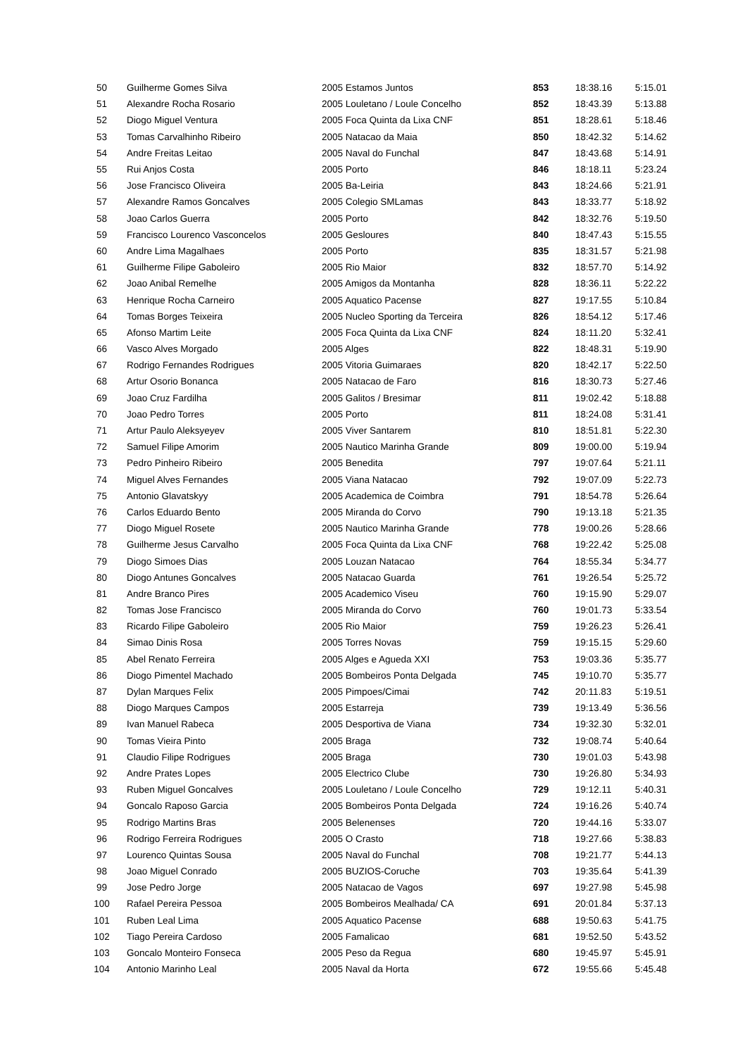| 50 | Guilherme Gomes Silva | 2005 Estamos Juntos | 853 | 18:38.16 | 5:15.01 |
| 51 | Alexandre Rocha Rosario | 2005 Louletano / Loule Concelho | 852 | 18:43.39 | 5:13.88 |
| 52 | Diogo Miguel Ventura | 2005 Foca Quinta da Lixa CNF | 851 | 18:28.61 | 5:18.46 |
| 53 | Tomas Carvalhinho Ribeiro | 2005 Natacao da Maia | 850 | 18:42.32 | 5:14.62 |
| 54 | Andre Freitas Leitao | 2005 Naval do Funchal | 847 | 18:43.68 | 5:14.91 |
| 55 | Rui Anjos Costa | 2005 Porto | 846 | 18:18.11 | 5:23.24 |
| 56 | Jose Francisco Oliveira | 2005 Ba-Leiria | 843 | 18:24.66 | 5:21.91 |
| 57 | Alexandre Ramos Goncalves | 2005 Colegio SMLamas | 843 | 18:33.77 | 5:18.92 |
| 58 | Joao Carlos Guerra | 2005 Porto | 842 | 18:32.76 | 5:19.50 |
| 59 | Francisco Lourenco Vasconcelos | 2005 Gesloures | 840 | 18:47.43 | 5:15.55 |
| 60 | Andre Lima Magalhaes | 2005 Porto | 835 | 18:31.57 | 5:21.98 |
| 61 | Guilherme Filipe Gaboleiro | 2005 Rio Maior | 832 | 18:57.70 | 5:14.92 |
| 62 | Joao Anibal Remelhe | 2005 Amigos da Montanha | 828 | 18:36.11 | 5:22.22 |
| 63 | Henrique Rocha Carneiro | 2005 Aquatico Pacense | 827 | 19:17.55 | 5:10.84 |
| 64 | Tomas Borges Teixeira | 2005 Nucleo Sporting da Terceira | 826 | 18:54.12 | 5:17.46 |
| 65 | Afonso Martim Leite | 2005 Foca Quinta da Lixa CNF | 824 | 18:11.20 | 5:32.41 |
| 66 | Vasco Alves Morgado | 2005 Alges | 822 | 18:48.31 | 5:19.90 |
| 67 | Rodrigo Fernandes Rodrigues | 2005 Vitoria Guimaraes | 820 | 18:42.17 | 5:22.50 |
| 68 | Artur Osorio Bonanca | 2005 Natacao de Faro | 816 | 18:30.73 | 5:27.46 |
| 69 | Joao Cruz Fardilha | 2005 Galitos / Bresimar | 811 | 19:02.42 | 5:18.88 |
| 70 | Joao Pedro Torres | 2005 Porto | 811 | 18:24.08 | 5:31.41 |
| 71 | Artur Paulo Aleksyeyev | 2005 Viver Santarem | 810 | 18:51.81 | 5:22.30 |
| 72 | Samuel Filipe Amorim | 2005 Nautico Marinha Grande | 809 | 19:00.00 | 5:19.94 |
| 73 | Pedro Pinheiro Ribeiro | 2005 Benedita | 797 | 19:07.64 | 5:21.11 |
| 74 | Miguel Alves Fernandes | 2005 Viana Natacao | 792 | 19:07.09 | 5:22.73 |
| 75 | Antonio Glavatskyy | 2005 Academica de Coimbra | 791 | 18:54.78 | 5:26.64 |
| 76 | Carlos Eduardo Bento | 2005 Miranda do Corvo | 790 | 19:13.18 | 5:21.35 |
| 77 | Diogo Miguel Rosete | 2005 Nautico Marinha Grande | 778 | 19:00.26 | 5:28.66 |
| 78 | Guilherme Jesus Carvalho | 2005 Foca Quinta da Lixa CNF | 768 | 19:22.42 | 5:25.08 |
| 79 | Diogo Simoes Dias | 2005 Louzan Natacao | 764 | 18:55.34 | 5:34.77 |
| 80 | Diogo Antunes Goncalves | 2005 Natacao Guarda | 761 | 19:26.54 | 5:25.72 |
| 81 | Andre Branco Pires | 2005 Academico Viseu | 760 | 19:15.90 | 5:29.07 |
| 82 | Tomas Jose Francisco | 2005 Miranda do Corvo | 760 | 19:01.73 | 5:33.54 |
| 83 | Ricardo Filipe Gaboleiro | 2005 Rio Maior | 759 | 19:26.23 | 5:26.41 |
| 84 | Simao Dinis Rosa | 2005 Torres Novas | 759 | 19:15.15 | 5:29.60 |
| 85 | Abel Renato Ferreira | 2005 Alges e Agueda XXI | 753 | 19:03.36 | 5:35.77 |
| 86 | Diogo Pimentel Machado | 2005 Bombeiros Ponta Delgada | 745 | 19:10.70 | 5:35.77 |
| 87 | Dylan Marques Felix | 2005 Pimpoes/Cimai | 742 | 20:11.83 | 5:19.51 |
| 88 | Diogo Marques Campos | 2005 Estarreja | 739 | 19:13.49 | 5:36.56 |
| 89 | Ivan Manuel Rabeca | 2005 Desportiva de Viana | 734 | 19:32.30 | 5:32.01 |
| 90 | Tomas Vieira Pinto | 2005 Braga | 732 | 19:08.74 | 5:40.64 |
| 91 | Claudio Filipe Rodrigues | 2005 Braga | 730 | 19:01.03 | 5:43.98 |
| 92 | Andre Prates Lopes | 2005 Electrico Clube | 730 | 19:26.80 | 5:34.93 |
| 93 | Ruben Miguel Goncalves | 2005 Louletano / Loule Concelho | 729 | 19:12.11 | 5:40.31 |
| 94 | Goncalo Raposo Garcia | 2005 Bombeiros Ponta Delgada | 724 | 19:16.26 | 5:40.74 |
| 95 | Rodrigo Martins Bras | 2005 Belenenses | 720 | 19:44.16 | 5:33.07 |
| 96 | Rodrigo Ferreira Rodrigues | 2005 O Crasto | 718 | 19:27.66 | 5:38.83 |
| 97 | Lourenco Quintas Sousa | 2005 Naval do Funchal | 708 | 19:21.77 | 5:44.13 |
| 98 | Joao Miguel Conrado | 2005 BUZIOS-Coruche | 703 | 19:35.64 | 5:41.39 |
| 99 | Jose Pedro Jorge | 2005 Natacao de Vagos | 697 | 19:27.98 | 5:45.98 |
| 100 | Rafael Pereira Pessoa | 2005 Bombeiros Mealhada/ CA | 691 | 20:01.84 | 5:37.13 |
| 101 | Ruben Leal Lima | 2005 Aquatico Pacense | 688 | 19:50.63 | 5:41.75 |
| 102 | Tiago Pereira Cardoso | 2005 Famalicao | 681 | 19:52.50 | 5:43.52 |
| 103 | Goncalo Monteiro Fonseca | 2005 Peso da Regua | 680 | 19:45.97 | 5:45.91 |
| 104 | Antonio Marinho Leal | 2005 Naval da Horta | 672 | 19:55.66 | 5:45.48 |